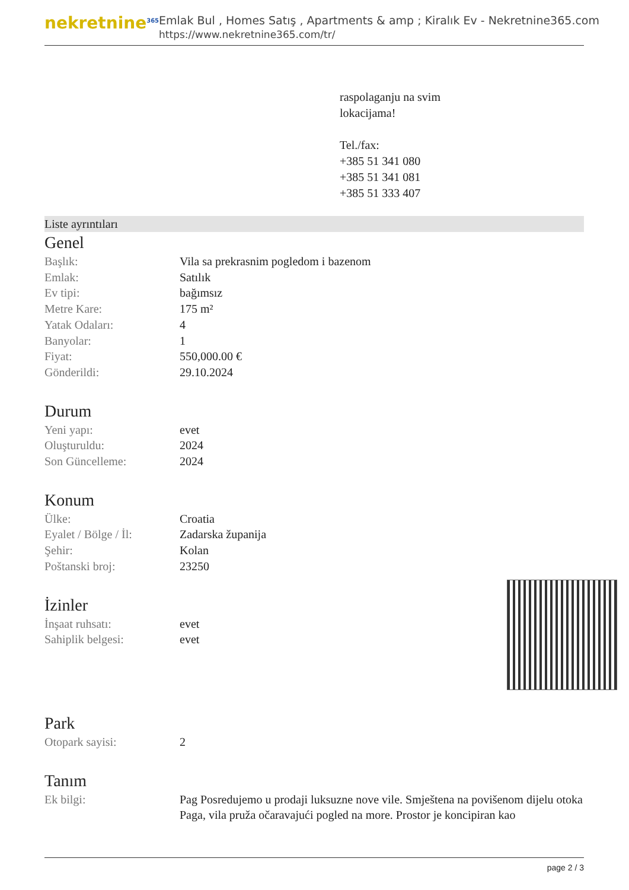nekretnine<sup>365</sup>
Emlak Bul , Homes Satış , Apartments & amp ; Kiralık Ev - Nekretnine365.com
https://www.nekretnine365.com/tr/
raspolaganju na svim
lokacijama!
Tel./fax:
+385 51 341 080
+385 51 341 081
+385 51 333 407
Liste ayrıntıları
Genel
| Başlık: | Vila sa prekrasnim pogledom i bazenom |
| Emlak: | Satılık |
| Ev tipi: | bağımsız |
| Metre Kare: | 175 m² |
| Yatak Odaları: | 4 |
| Banyolar: | 1 |
| Fiyat: | 550,000.00 € |
| Gönderildi: | 29.10.2024 |
Durum
| Yeni yapı: | evet |
| Oluşturuldu: | 2024 |
| Son Güncelleme: | 2024 |
Konum
| Ülke: | Croatia |
| Eyalet / Bölge / İl: | Zadarska županija |
| Şehir: | Kolan |
| Poštanski broj: | 23250 |
İzinler
| İnşaat ruhsatı: | evet |
| Sahiplik belgesi: | evet |
Park
| Otopark sayisi: | 2 |
Tanım
| Ek bilgi: | Pag Posredujemo u prodaji luksuzne nove vile. Smještena na povišenom dijelu otoka Paga, vila pruža očaravajući pogled na more. Prostor je koncipiran kao |
page 2 / 3